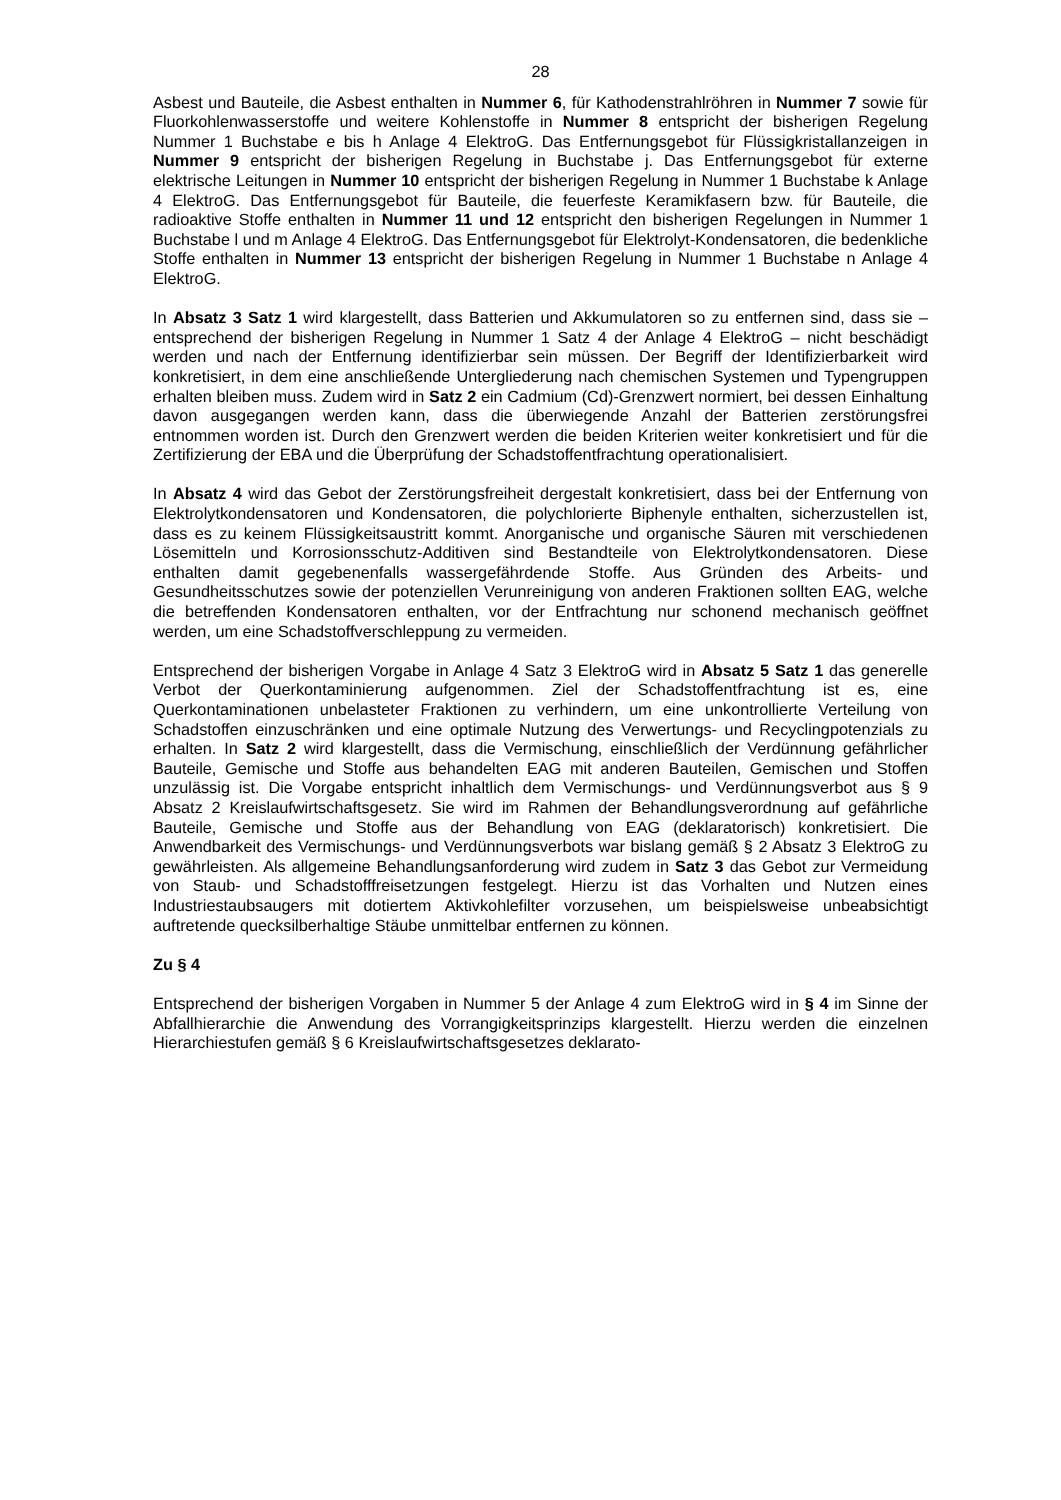28
Asbest und Bauteile, die Asbest enthalten in Nummer 6, für Kathodenstrahlröhren in Nummer 7 sowie für Fluorkohlenwasserstoffe und weitere Kohlenstoffe in Nummer 8 entspricht der bisherigen Regelung Nummer 1 Buchstabe e bis h Anlage 4 ElektroG. Das Entfernungsgebot für Flüssigkristallanzeigen in Nummer 9 entspricht der bisherigen Regelung in Buchstabe j. Das Entfernungsgebot für externe elektrische Leitungen in Nummer 10 entspricht der bisherigen Regelung in Nummer 1 Buchstabe k Anlage 4 ElektroG. Das Entfernungsgebot für Bauteile, die feuerfeste Keramikfasern bzw. für Bauteile, die radioaktive Stoffe enthalten in Nummer 11 und 12 entspricht den bisherigen Regelungen in Nummer 1 Buchstabe l und m Anlage 4 ElektroG. Das Entfernungsgebot für Elektrolyt-Kondensatoren, die bedenkliche Stoffe enthalten in Nummer 13 entspricht der bisherigen Regelung in Nummer 1 Buchstabe n Anlage 4 ElektroG.
In Absatz 3 Satz 1 wird klargestellt, dass Batterien und Akkumulatoren so zu entfernen sind, dass sie – entsprechend der bisherigen Regelung in Nummer 1 Satz 4 der Anlage 4 ElektroG – nicht beschädigt werden und nach der Entfernung identifizierbar sein müssen. Der Begriff der Identifizierbarkeit wird konkretisiert, in dem eine anschließende Untergliederung nach chemischen Systemen und Typengruppen erhalten bleiben muss. Zudem wird in Satz 2 ein Cadmium (Cd)-Grenzwert normiert, bei dessen Einhaltung davon ausgegangen werden kann, dass die überwiegende Anzahl der Batterien zerstörungsfrei entnommen worden ist. Durch den Grenzwert werden die beiden Kriterien weiter konkretisiert und für die Zertifizierung der EBA und die Überprüfung der Schadstoffentfrachtung operationalisiert.
In Absatz 4 wird das Gebot der Zerstörungsfreiheit dergestalt konkretisiert, dass bei der Entfernung von Elektrolytkondensatoren und Kondensatoren, die polychlorierte Biphenyle enthalten, sicherzustellen ist, dass es zu keinem Flüssigkeitsaustritt kommt. Anorganische und organische Säuren mit verschiedenen Lösemitteln und Korrosionsschutz-Additiven sind Bestandteile von Elektrolytkondensatoren. Diese enthalten damit gegebenenfalls wassergefährdende Stoffe. Aus Gründen des Arbeits- und Gesundheitsschutzes sowie der potenziellen Verunreinigung von anderen Fraktionen sollten EAG, welche die betreffenden Kondensatoren enthalten, vor der Entfrachtung nur schonend mechanisch geöffnet werden, um eine Schadstoffverschleppung zu vermeiden.
Entsprechend der bisherigen Vorgabe in Anlage 4 Satz 3 ElektroG wird in Absatz 5 Satz 1 das generelle Verbot der Querkontaminierung aufgenommen. Ziel der Schadstoffentfrachtung ist es, eine Querkontaminationen unbelasteter Fraktionen zu verhindern, um eine unkontrollierte Verteilung von Schadstoffen einzuschränken und eine optimale Nutzung des Verwertungs- und Recyclingpotenzials zu erhalten. In Satz 2 wird klargestellt, dass die Vermischung, einschließlich der Verdünnung gefährlicher Bauteile, Gemische und Stoffe aus behandelten EAG mit anderen Bauteilen, Gemischen und Stoffen unzulässig ist. Die Vorgabe entspricht inhaltlich dem Vermischungs- und Verdünnungsverbot aus § 9 Absatz 2 Kreislaufwirtschaftsgesetz. Sie wird im Rahmen der Behandlungsverordnung auf gefährliche Bauteile, Gemische und Stoffe aus der Behandlung von EAG (deklaratorisch) konkretisiert. Die Anwendbarkeit des Vermischungs- und Verdünnungsverbots war bislang gemäß § 2 Absatz 3 ElektroG zu gewährleisten. Als allgemeine Behandlungsanforderung wird zudem in Satz 3 das Gebot zur Vermeidung von Staub- und Schadstofffreisetzungen festgelegt. Hierzu ist das Vorhalten und Nutzen eines Industriestaubsaugers mit dotiertem Aktivkohlefilter vorzusehen, um beispielsweise unbeabsichtigt auftretende quecksilberhaltige Stäube unmittelbar entfernen zu können.
Zu § 4
Entsprechend der bisherigen Vorgaben in Nummer 5 der Anlage 4 zum ElektroG wird in § 4 im Sinne der Abfallhierarchie die Anwendung des Vorrangigkeitsprinzips klargestellt. Hierzu werden die einzelnen Hierarchiestufen gemäß § 6 Kreislaufwirtschaftsgesetzes deklarato-